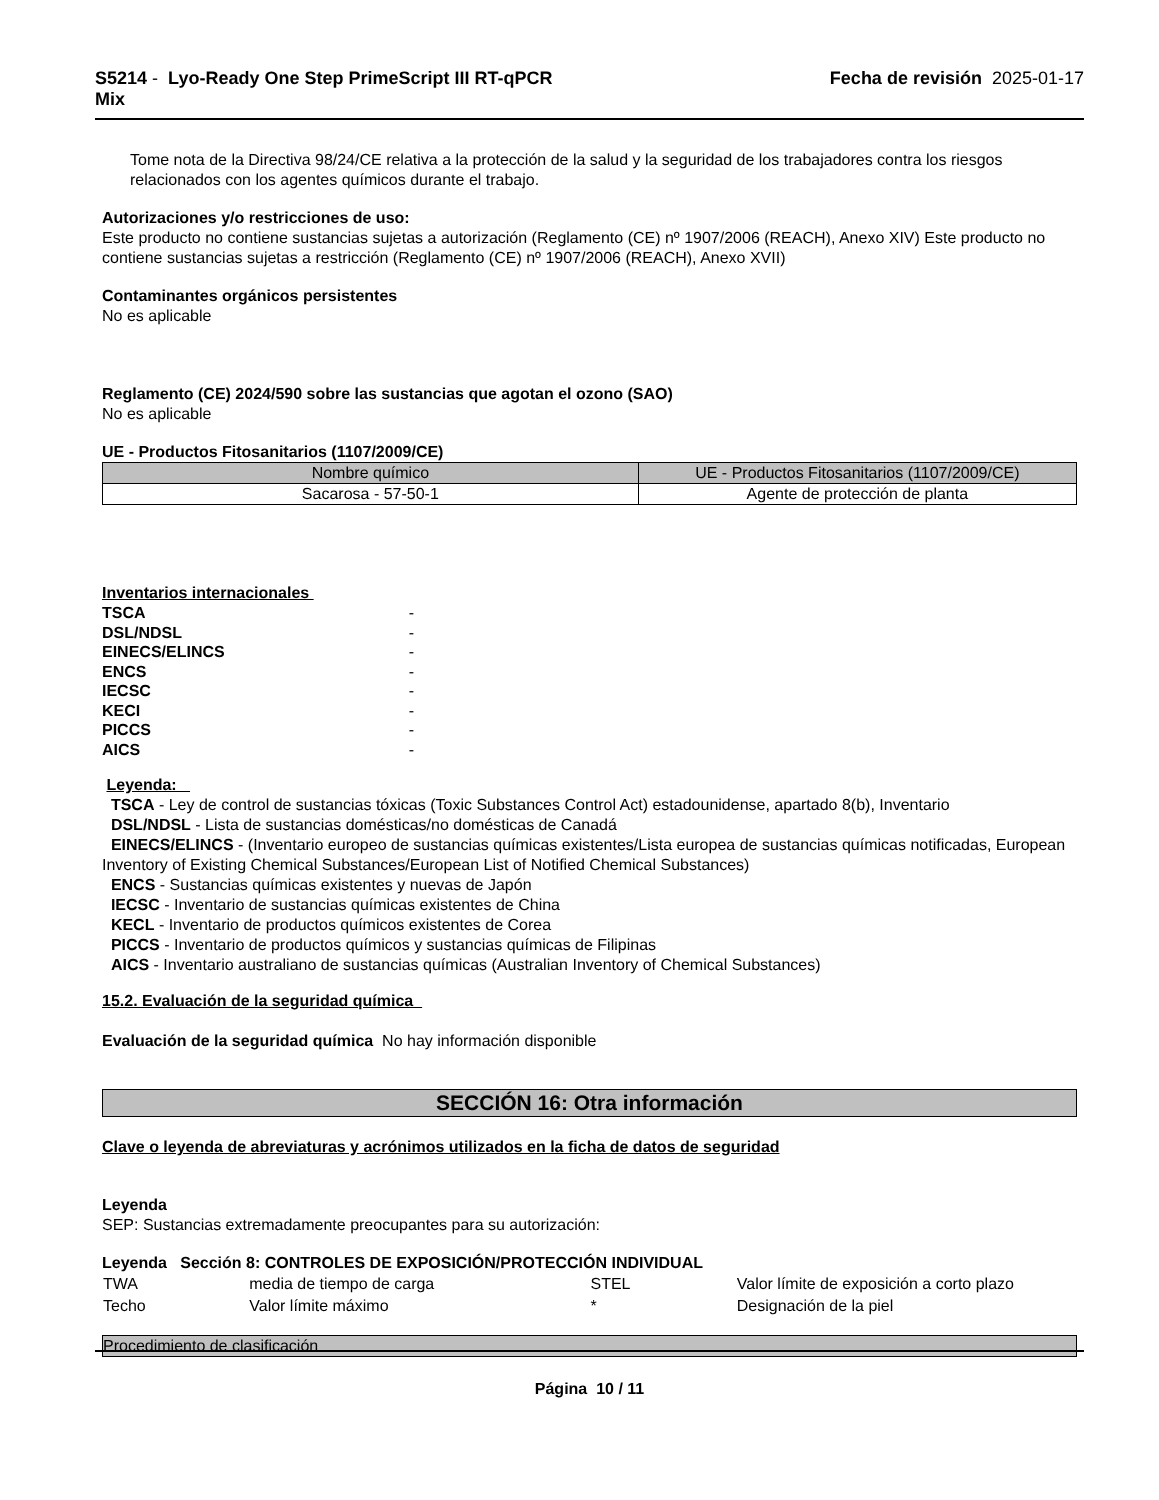S5214 - Lyo-Ready One Step PrimeScript III RT-qPCR
Mix
Fecha de revisión 2025-01-17
Tome nota de la Directiva 98/24/CE relativa a la protección de la salud y la seguridad de los trabajadores contra los riesgos relacionados con los agentes químicos durante el trabajo.
Autorizaciones y/o restricciones de uso:
Este producto no contiene sustancias sujetas a autorización (Reglamento (CE) nº 1907/2006 (REACH), Anexo XIV) Este producto no contiene sustancias sujetas a restricción (Reglamento (CE) nº 1907/2006 (REACH), Anexo XVII)
Contaminantes orgánicos persistentes
No es aplicable
Reglamento (CE) 2024/590 sobre las sustancias que agotan el ozono (SAO)
No es aplicable
UE - Productos Fitosanitarios (1107/2009/CE)
| Nombre químico | UE - Productos Fitosanitarios (1107/2009/CE) |
| --- | --- |
| Sacarosa - 57-50-1 | Agente de protección de planta |
Inventarios internacionales
| TSCA | - |
| DSL/NDSL | - |
| EINECS/ELINCS | - |
| ENCS | - |
| IECSC | - |
| KECI | - |
| PICCS | - |
| AICS | - |
Leyenda:
TSCA - Ley de control de sustancias tóxicas (Toxic Substances Control Act) estadounidense, apartado 8(b), Inventario
DSL/NDSL - Lista de sustancias domésticas/no domésticas de Canadá
EINECS/ELINCS - (Inventario europeo de sustancias químicas existentes/Lista europea de sustancias químicas notificadas, European Inventory of Existing Chemical Substances/European List of Notified Chemical Substances)
ENCS - Sustancias químicas existentes y nuevas de Japón
IECSC - Inventario de sustancias químicas existentes de China
KECL - Inventario de productos químicos existentes de Corea
PICCS - Inventario de productos químicos y sustancias químicas de Filipinas
AICS - Inventario australiano de sustancias químicas (Australian Inventory of Chemical Substances)
15.2. Evaluación de la seguridad química
Evaluación de la seguridad química No hay información disponible
SECCIÓN 16: Otra información
Clave o leyenda de abreviaturas y acrónimos utilizados en la ficha de datos de seguridad
Leyenda
SEP: Sustancias extremadamente preocupantes para su autorización:
Leyenda Sección 8: CONTROLES DE EXPOSICIÓN/PROTECCIÓN INDIVIDUAL
| TWA | media de tiempo de carga | STEL | Valor límite de exposición a corto plazo |
| Techo | Valor límite máximo | * | Designación de la piel |
Procedimiento de clasificación
Página 10 / 11